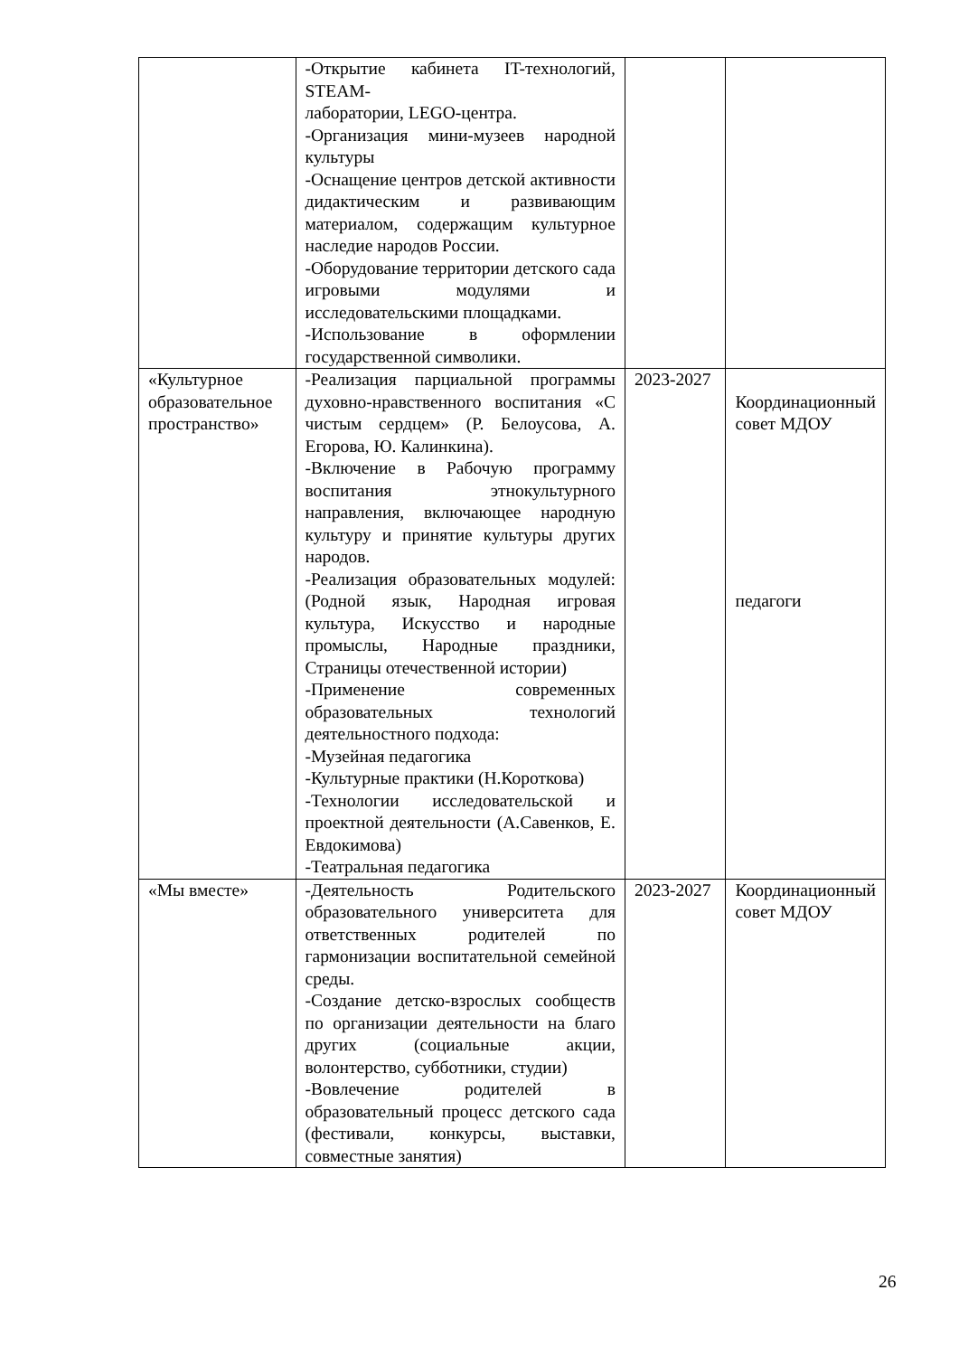| | -Открытие кабинета IT-технологий, STEAM- лаборатории, LEGO-центра. -Организация мини-музеев народной культуры -Оснащение центров детской активности дидактическим и развивающим материалом, содержащим культурное наследие народов России. -Оборудование территории детского сада игровыми модулями и исследовательскими площадками. -Использование в оформлении государственной символики. | | |
| «Культурное образовательное пространство» | -Реализация парциальной программы духовно-нравственного воспитания «С чистым сердцем» (Р. Белоусова, А. Егорова, Ю. Калинкина). -Включение в Рабочую программу воспитания этнокультурного направления, включающее народную культуру и принятие культуры других народов. -Реализация образовательных модулей: (Родной язык, Народная игровая культура, Искусство и народные промыслы, Народные праздники, Страницы отечественной истории) -Применение современных образовательных технологий деятельностного подхода: -Музейная педагогика -Культурные практики (Н.Короткова) -Технологии исследовательской и проектной деятельности (А.Савенков, Е. Евдокимова) -Театральная педагогика | 2023-2027 | Координационный совет МДОУ педагоги |
| «Мы вместе» | -Деятельность Родительского образовательного университета для ответственных родителей по гармонизации воспитательной семейной среды. -Создание детско-взрослых сообществ по организации деятельности на благо других (социальные акции, волонтерство, субботники, студии) -Вовлечение родителей в образовательный процесс детского сада (фестивали, конкурсы, выставки, совместные занятия) | 2023-2027 | Координационный совет МДОУ |
26